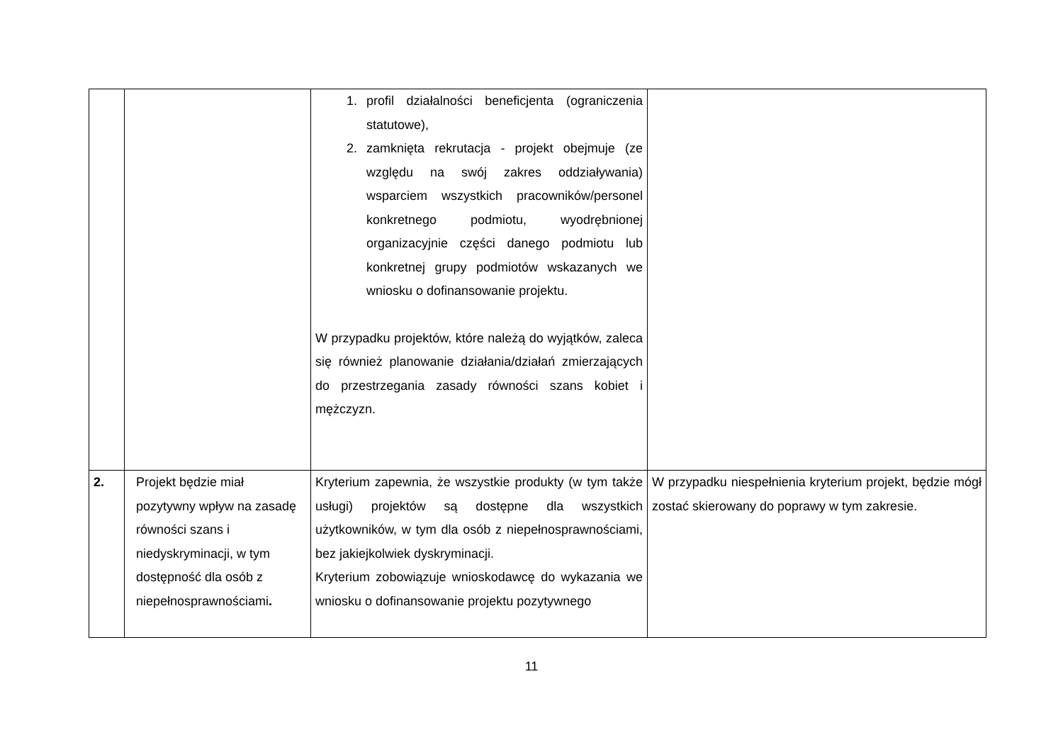| | | 1. profil działalności beneficjenta (ograniczenia statutowe), 2. zamknięta rekrutacja - projekt obejmuje (ze względu na swój zakres oddziaływania) wsparciem wszystkich pracowników/personel konkretnego podmiotu, wyodrębnionej organizacyjnie części danego podmiotu lub konkretnej grupy podmiotów wskazanych we wniosku o dofinansowanie projektu. W przypadku projektów, które należą do wyjątków, zaleca się również planowanie działania/działań zmierzających do przestrzegania zasady równości szans kobiet i mężczyzn. | |
| 2. | Projekt będzie miał pozytywny wpływ na zasadę równości szans i niedyskryminacji, w tym dostępność dla osób z niepełnosprawnościami . | Kryterium zapewnia, że wszystkie produkty (w tym także usługi) projektów są dostępne dla wszystkich użytkowników, w tym dla osób z niepełnosprawnościami, bez jakiejkolwiek dyskryminacji. Kryterium zobowiązuje wnioskodawcę do wykazania we wniosku o dofinansowanie projektu pozytywnego | W przypadku niespełnienia kryterium projekt, będzie mógł zostać skierowany do poprawy w tym zakresie. |
11